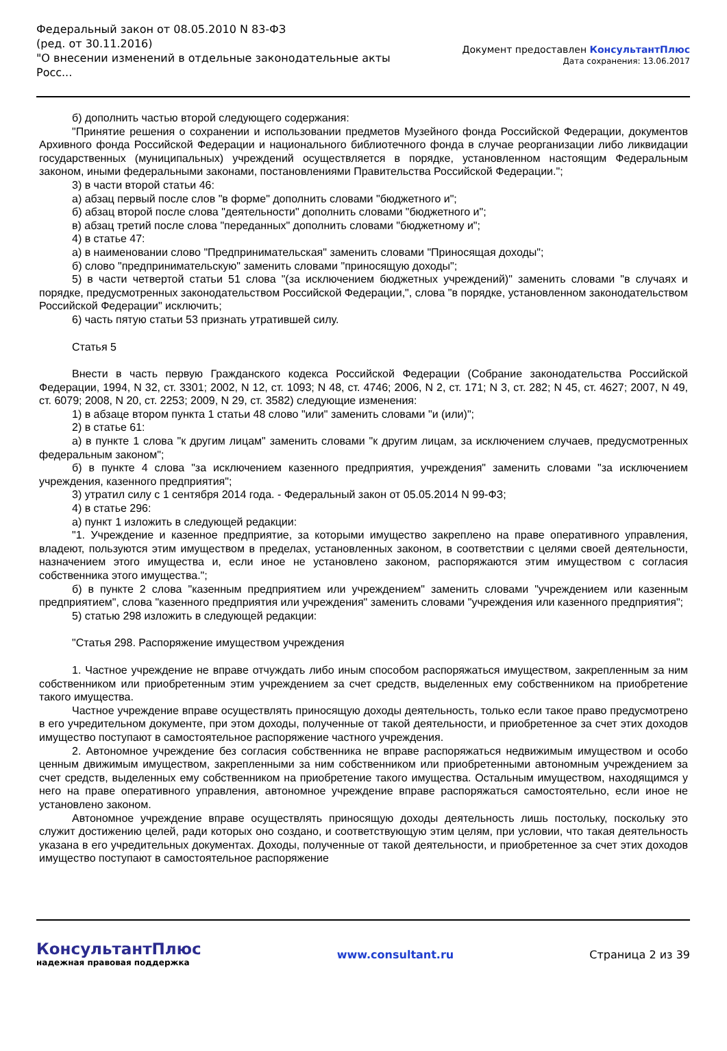Федеральный закон от 08.05.2010 N 83-ФЗ
(ред. от 30.11.2016)
"О внесении изменений в отдельные законодательные акты Росс...
Документ предоставлен КонсультантПлюс
Дата сохранения: 13.06.2017
б) дополнить частью второй следующего содержания:
"Принятие решения о сохранении и использовании предметов Музейного фонда Российской Федерации, документов Архивного фонда Российской Федерации и национального библиотечного фонда в случае реорганизации либо ликвидации государственных (муниципальных) учреждений осуществляется в порядке, установленном настоящим Федеральным законом, иными федеральными законами, постановлениями Правительства Российской Федерации.";
3) в части второй статьи 46:
а) абзац первый после слов "в форме" дополнить словами "бюджетного и";
б) абзац второй после слова "деятельности" дополнить словами "бюджетного и";
в) абзац третий после слова "переданных" дополнить словами "бюджетному и";
4) в статье 47:
а) в наименовании слово "Предпринимательская" заменить словами "Приносящая доходы";
б) слово "предпринимательскую" заменить словами "приносящую доходы";
5) в части четвертой статьи 51 слова "(за исключением бюджетных учреждений)" заменить словами "в случаях и порядке, предусмотренных законодательством Российской Федерации,", слова "в порядке, установленном законодательством Российской Федерации" исключить;
6) часть пятую статьи 53 признать утратившей силу.
Статья 5
Внести в часть первую Гражданского кодекса Российской Федерации (Собрание законодательства Российской Федерации, 1994, N 32, ст. 3301; 2002, N 12, ст. 1093; N 48, ст. 4746; 2006, N 2, ст. 171; N 3, ст. 282; N 45, ст. 4627; 2007, N 49, ст. 6079; 2008, N 20, ст. 2253; 2009, N 29, ст. 3582) следующие изменения:
1) в абзаце втором пункта 1 статьи 48 слово "или" заменить словами "и (или)";
2) в статье 61:
а) в пункте 1 слова "к другим лицам" заменить словами "к другим лицам, за исключением случаев, предусмотренных федеральным законом";
б) в пункте 4 слова "за исключением казенного предприятия, учреждения" заменить словами "за исключением учреждения, казенного предприятия";
3) утратил силу с 1 сентября 2014 года. - Федеральный закон от 05.05.2014 N 99-ФЗ;
4) в статье 296:
а) пункт 1 изложить в следующей редакции:
"1. Учреждение и казенное предприятие, за которыми имущество закреплено на праве оперативного управления, владеют, пользуются этим имуществом в пределах, установленных законом, в соответствии с целями своей деятельности, назначением этого имущества и, если иное не установлено законом, распоряжаются этим имуществом с согласия собственника этого имущества.";
б) в пункте 2 слова "казенным предприятием или учреждением" заменить словами "учреждением или казенным предприятием", слова "казенного предприятия или учреждения" заменить словами "учреждения или казенного предприятия";
5) статью 298 изложить в следующей редакции:
"Статья 298. Распоряжение имуществом учреждения
1. Частное учреждение не вправе отчуждать либо иным способом распоряжаться имуществом, закрепленным за ним собственником или приобретенным этим учреждением за счет средств, выделенных ему собственником на приобретение такого имущества.
Частное учреждение вправе осуществлять приносящую доходы деятельность, только если такое право предусмотрено в его учредительном документе, при этом доходы, полученные от такой деятельности, и приобретенное за счет этих доходов имущество поступают в самостоятельное распоряжение частного учреждения.
2. Автономное учреждение без согласия собственника не вправе распоряжаться недвижимым имуществом и особо ценным движимым имуществом, закрепленными за ним собственником или приобретенными автономным учреждением за счет средств, выделенных ему собственником на приобретение такого имущества. Остальным имуществом, находящимся у него на праве оперативного управления, автономное учреждение вправе распоряжаться самостоятельно, если иное не установлено законом.
Автономное учреждение вправе осуществлять приносящую доходы деятельность лишь постольку, поскольку это служит достижению целей, ради которых оно создано, и соответствующую этим целям, при условии, что такая деятельность указана в его учредительных документах. Доходы, полученные от такой деятельности, и приобретенное за счет этих доходов имущество поступают в самостоятельное распоряжение
КонсультантПлюс
надежная правовая поддержка
www.consultant.ru Страница 2 из 39